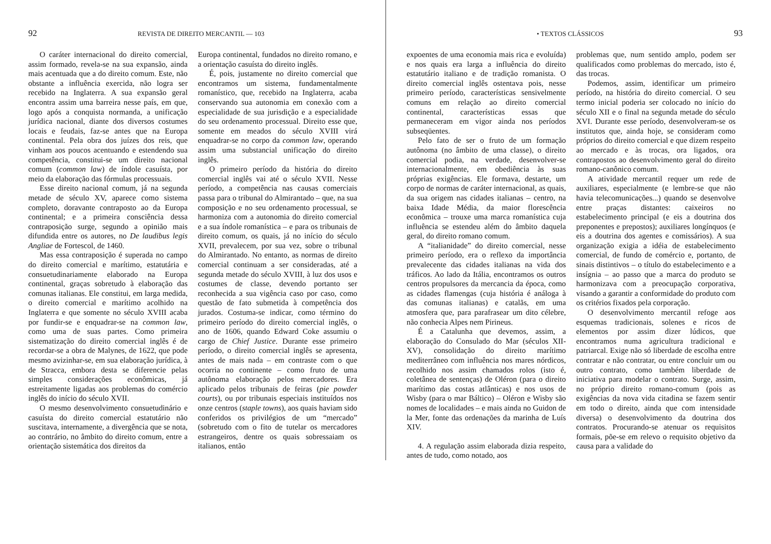92 REVISTA DE DIREITO MERCANTIL — 103
O caráter internacional do direito comercial, assim formado, revela-se na sua expansão, ainda mais acentuada que a do direito comum. Este, não obstante a influência exercida, não logra ser recebido na Inglaterra. A sua expansão geral encontra assim uma barreira nesse país, em que, logo após a conquista normanda, a unificação jurídica nacional, diante dos diversos costumes locais e feudais, faz-se antes que na Europa continental. Pela obra dos juízes dos reis, que vinham aos poucos acentuando e estendendo sua competência, constitui-se um direito nacional comum (common law) de índole casuísta, por meio da elaboração das fórmulas processuais.
Esse direito nacional comum, já na segunda metade de século XV, aparece como sistema completo, doravante contraposto ao da Europa continental; e a primeira consciência dessa contraposição surge, segundo a opinião mais difundida entre os autores, no De laudibus legis Angliae de Fortescol, de 1460.
Mas essa contraposição é superada no campo do direito comercial e marítimo, estatutária e consuetudinariamente elaborado na Europa continental, graças sobretudo à elaboração das comunas italianas. Ele constitui, em larga medida, o direito comercial e marítimo acolhido na Inglaterra e que somente no século XVIII acaba por fundir-se e enquadrar-se na common law, como uma de suas partes. Como primeira sistematização do direito comercial inglês é de recordar-se a obra de Malynes, de 1622, que pode mesmo avizinhar-se, em sua elaboração jurídica, à de Stracca, embora desta se diferencie pelas simples considerações econômicas, já estreitamente ligadas aos problemas do comércio inglês do início do século XVII.
O mesmo desenvolvimento consuetudinário e casuísta do direito comercial estatutário não suscitava, internamente, a divergência que se nota, ao contrário, no âmbito do direito comum, entre a orientação sistemática dos direitos da
Europa continental, fundados no direito romano, e a orientação casuísta do direito inglês.
É, pois, justamente no direito comercial que encontramos um sistema, fundamentalmente romanístico, que, recebido na Inglaterra, acaba conservando sua autonomia em conexão com a especialidade de sua jurisdição e a especialidade do seu ordenamento processual. Direito esse que, somente em meados do século XVIII virá enquadrar-se no corpo da common law, operando assim uma substancial unificação do direito inglês.
O primeiro período da história do direito comercial inglês vai até o século XVII. Nesse período, a competência nas causas comerciais passa para o tribunal do Almirantado – que, na sua composição e no seu ordenamento processual, se harmoniza com a autonomia do direito comercial e a sua índole romanística – e para os tribunais de direito comum, os quais, já no início do século XVII, prevalecem, por sua vez, sobre o tribunal do Almirantado. No entanto, as normas de direito comercial continuam a ser consideradas, até a segunda metade do século XVIII, à luz dos usos e costumes de classe, devendo portanto ser reconhecida a sua vigência caso por caso, como questão de fato submetida à competência dos jurados. Costuma-se indicar, como término do primeiro período do direito comercial inglês, o ano de 1606, quando Edward Coke assumiu o cargo de Chief Justice. Durante esse primeiro período, o direito comercial inglês se apresenta, antes de mais nada – em contraste com o que ocorria no continente – como fruto de uma autônoma elaboração pelos mercadores. Era aplicado pelos tribunais de feiras (pie powder courts), ou por tribunais especiais instituídos nos onze centros (staple towns), aos quais haviam sido conferidos os privilégios de um “mercado” (sobretudo com o fito de tutelar os mercadores estrangeiros, dentre os quais sobressaiam os italianos, então
• TEXTOS CLÁSSICOS 93
expoentes de uma economia mais rica e evoluída) e nos quais era larga a influência do direito estatutário italiano e de tradição romanista. O direito comercial inglês ostentava pois, nesse primeiro período, características sensivelmente comuns em relação ao direito comercial continental, características essas que permaneceram em vigor ainda nos períodos subseqüentes.
Pelo fato de ser o fruto de um formação autônoma (no âmbito de uma classe), o direito comercial podia, na verdade, desenvolver-se internacionalmente, em obediência às suas próprias exigências. Ele formava, destarte, um corpo de normas de caráter internacional, as quais, da sua origem nas cidades italianas – centro, na baixa Idade Média, da maior florescência econômica – trouxe uma marca romanística cuja influência se estendeu além do âmbito daquela geral, do direito romano comum.
A “italianidade” do direito comercial, nesse primeiro período, era o reflexo da importância prevalecente das cidades italianas na vida dos tráficos. Ao lado da Itália, encontramos os outros centros propulsores da mercancia da época, como as cidades flamengas (cuja história é análoga à das comunas italianas) e catalãs, em uma atmosfera que, para parafrasear um dito célebre, não conhecia Alpes nem Pirineus.
É a Catalunha que devemos, assim, a elaboração do Consulado do Mar (séculos XII-XV), consolidação do direito marítimo mediterrâneo com influência nos mares nórdicos, recolhido nos assim chamados rolos (isto é, coletânea de sentenças) de Oléron (para o direito marítimo das costas atlânticas) e nos usos de Wisby (para o mar Báltico) – Oléron e Wisby são nomes de localidades – e mais ainda no Guidon de la Mer, fonte das ordenações da marinha de Luís XIV.
4. A regulação assim elaborada dizia respeito, antes de tudo, como notado, aos
problemas que, num sentido amplo, podem ser qualificados como problemas do mercado, isto é, das trocas.
Podemos, assim, identificar um primeiro período, na história do direito comercial. O seu termo inicial poderia ser colocado no início do século XII e o final na segunda metade do século XVI. Durante esse período, desenvolveram-se os institutos que, ainda hoje, se consideram como próprios do direito comercial e que dizem respeito ao mercado e às trocas, ora ligados, ora contrapostos ao desenvolvimento geral do direito romano-canônico comum.
A atividade mercantil requer um rede de auxiliares, especialmente (e lembre-se que não havia telecomunicações...) quando se desenvolve entre praças distantes: caixeiros no estabelecimento principal (e eis a doutrina dos preponentes e prepostos); auxiliares longínquos (e eis a doutrina dos agentes e comissários). A sua organização exigia a idéia de estabelecimento comercial, de fundo de comércio e, portanto, de sinais distintivos – o título do estabelecimento e a insígnia – ao passo que a marca do produto se harmonizava com a preocupação corporativa, visando a garantir a conformidade do produto com os critérios fixados pela corporação.
O desenvolvimento mercantil refoge aos esquemas tradicionais, solenes e ricos de elementos por assim dizer lúdicos, que encontramos numa agricultura tradicional e patriarcal. Exige não só liberdade de escolha entre contratar e não contratar, ou entre concluir um ou outro contrato, como também liberdade de iniciativa para modelar o contrato. Surge, assim, no próprio direito romano-comum (pois as exigências da nova vida citadina se fazem sentir em todo o direito, ainda que com intensidade diversa) o desenvolvimento da doutrina dos contratos. Procurando-se atenuar os requisitos formais, põe-se em relevo o requisito objetivo da causa para a validade do